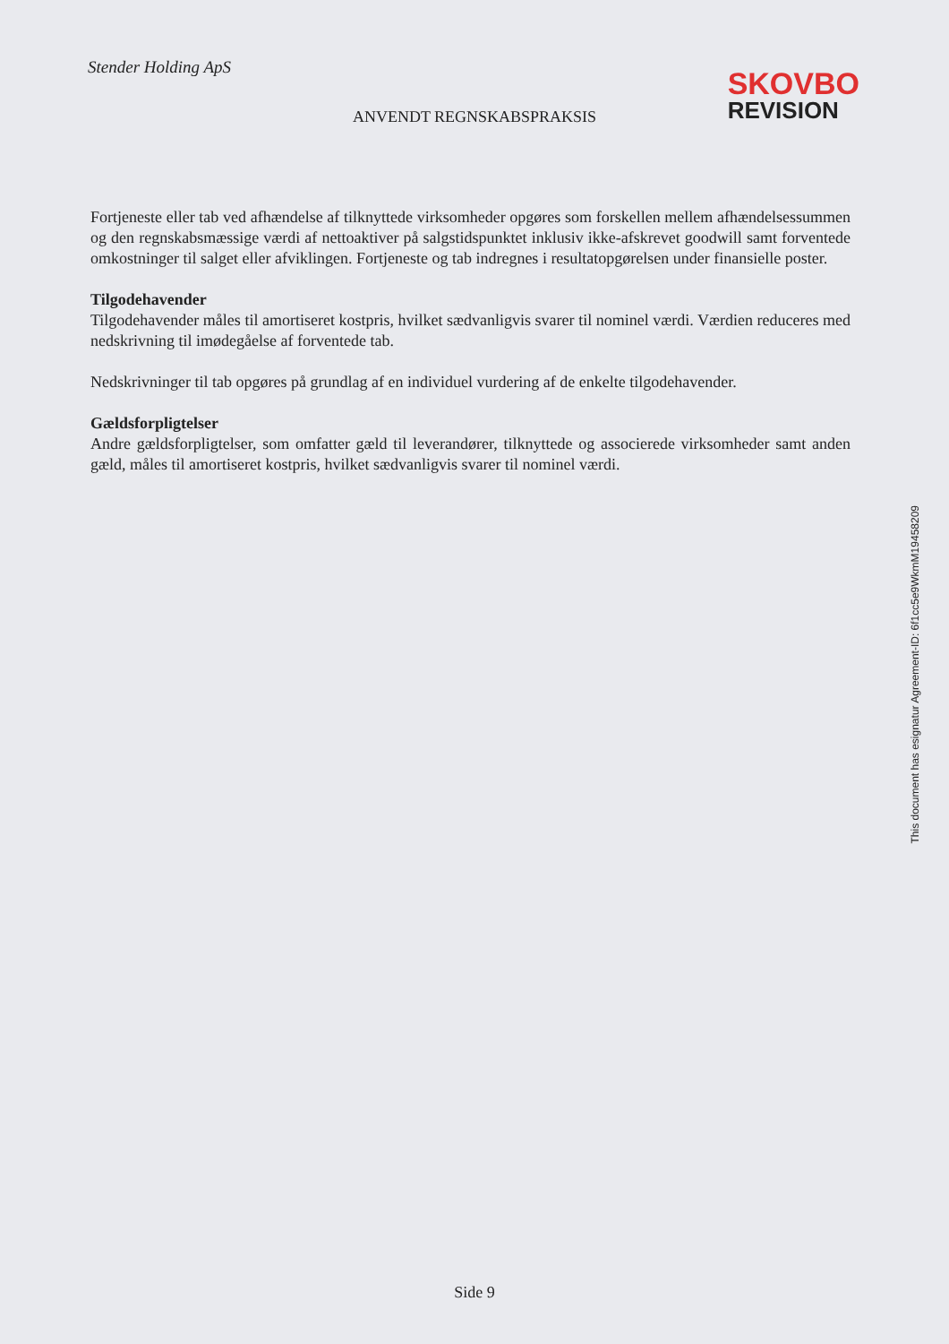Stender Holding ApS
SKOVBO
REVISION
ANVENDT REGNSKABSPRAKSIS
Fortjeneste eller tab ved afhændelse af tilknyttede virksomheder opgøres som forskellen mellem afhændelsessummen og den regnskabsmæssige værdi af nettoaktiver på salgstidspunktet inklusiv ikke-afskrevet goodwill samt forventede omkostninger til salget eller afviklingen. Fortjeneste og tab indregnes i resultatopgørelsen under finansielle poster.
Tilgodehavender
Tilgodehavender måles til amortiseret kostpris, hvilket sædvanligvis svarer til nominel værdi. Værdien reduceres med nedskrivning til imødegåelse af forventede tab.
Nedskrivninger til tab opgøres på grundlag af en individuel vurdering af de enkelte tilgodehavender.
Gældsforpligtelser
Andre gældsforpligtelser, som omfatter gæld til leverandører, tilknyttede og associerede virksomheder samt anden gæld, måles til amortiseret kostpris, hvilket sædvanligvis svarer til nominel værdi.
This document has esignatur Agreement-ID: 6f1cc5e9WkmM19458209
Side 9